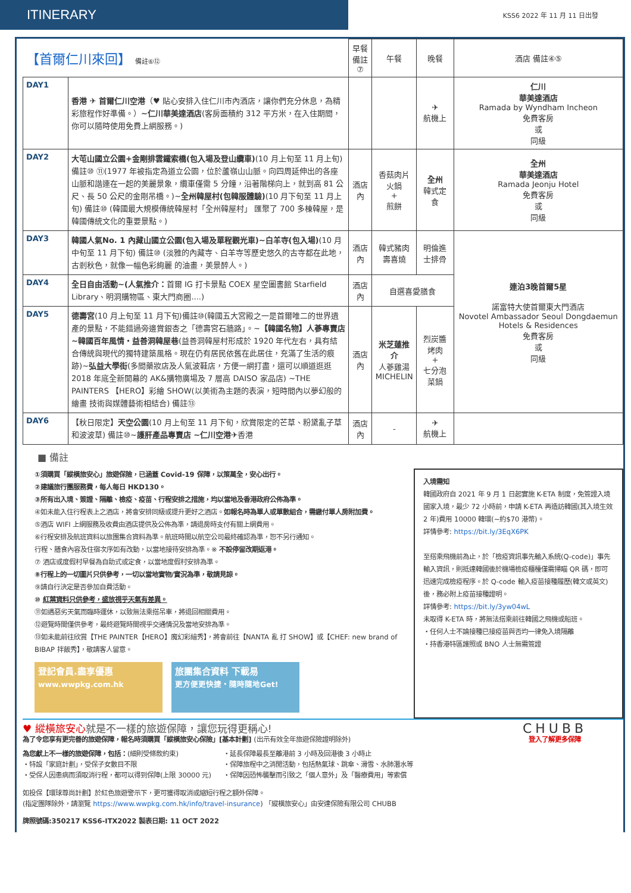ITINERARY
KSS6 2022 年 11 月 11 日出發
| 【首爾仁川來回】 備註⑥⑫ | | 早餐 備註⑦ | 午餐 | 晚餐 | 酒店 備註④⑤ |
| --- | --- | --- | --- | --- | --- |
| DAY1 | 香港 ✈ 首爾仁川空港 （♥ 貼心安排入住仁川市內酒店，讓你們充分休息，為精彩旅程作好準備。） ~仁川華美達酒店 (客房面積約 312 平方米，在入住期間，你可以隨時使用免費上網服務。) | | | ✈ 航機上 | 仁川 華美達酒店 Ramada by Wyndham Incheon 免費客房 或 同級 |
| DAY2 | 大芚山國立公園+金剛排雲鐵索橋(包入場及登山纜車) (10 月上旬至 11 月上旬) 備註⑩ ⑪(1977 年被指定為道立公園，位於蘆嶺山山脈。向四周延伸出的各座山脈和諧連在一起的美麗景象，纜車僅需 5 分鐘，沿著階梯向上，就到高 81 公尺、長 50 公尺的金剛吊橋。)~ 全州韓屋村(包韓服體驗) (10 月下旬至 11 月上旬) 備註⑩ (韓國最大規模傳統韓屋村「全州韓屋村」 匯聚了 700 多棟韓屋，是韓國傳統文化的重要景點。) | 酒店內 | 香菇肉片 火鍋 + 煎餅 | 全州 韓式定食 | 全州 華美達酒店 Ramada Jeonju Hotel 免費客房 或 同級 |
| DAY3 | 韓國人氣No. 1 內藏山國立公園(包入場及單程觀光車)~白羊寺(包入場) (10 月中旬至 11 月下旬) 備註⑩ (淡雅的內藏寺、白羊寺等歷史悠久的古寺都在此地，古剎秋色，就像一幅色彩絢麗 的油畫，美景醉人。) | 酒店內 | 韓式豬肉 壽喜燒 | 明倫進士排骨 | 連泊3晚首爾5星 諾富特大使首爾東大門酒店 Novotel Ambassador Seoul Dongdaemun Hotels & Residences 免費客房 或 同級 |
| DAY4 | 全日自由活動~(人氣推介： 首爾 IG 打卡景點 COEX 星空圖書館 Starfield Library、明洞購物區、東大門商圈....) | 酒店內 | 自選喜愛膳食 | | |
| DAY5 | 德壽宮 (10 月上旬至 11 月下旬)備註⑩(韓國五大宮殿之一是首爾唯二的世界遺產的景點，不能錯過旁邊賞銀杏之「德壽宮石牆路」。~ 【韓國名物】人蔘專賣店 ~韓國百年風情・益善洞韓屋巷 (益善洞韓屋村形成於 1920 年代左右，具有結合傳統與現代的獨特建築風格。現在仍有居民依舊在此居住，充滿了生活的痕跡)~ 弘益大學街 (多間藥妝店及人氣波鞋店，方便一網打盡，還可以順道逛逛 2018 年底全新開幕的 AK&購物廣場及 7 層高 DAISO 家品店) ~THE PAINTERS 【HERO】彩繪 SHOW(以美術為主題的表演，短時間內以夢幻般的繪畫 技術與媒體藝術相結合) 備註⑬ | 酒店內 | 米芝蓮推介 人蔘雞湯 MICHELIN | 烈炭醬烤肉 + 七分泡菜鍋 | |
| DAY6 | 【秋日限定】 天空公園 (10 月上旬至 11 月下旬，欣賞限定的芒草、粉黛亂子草和波波草) 備註⑩~ 護肝產品專賣店 ~仁川空港 ✈香港 | 酒店內 | - | ✈ 航機上 | |
■ 備註
①須購買「縱橫旅安心」旅遊保險，已涵蓋 Covid-19 保障，以策萬全，安心出行。
②建議旅行團服務費，每人每日 HKD130。
③所有出入境、簽證、隔離、檢疫、疫苗、行程安排之措施，均以當地及香港政府公佈為準。
④如未能入住行程表上之酒店，將會安排同級或提升更好之酒店。如報名時為單人或單數組合，需繳付單人房附加費。
⑤酒店 WIFI 上網服務及收費由酒店提供及公佈為準，請退房時支付有關上網費用。
⑥行程安排及航班資料以旅團集合資料為準。航班時間以航空公司最終確認為準，恕不另行通知。
行程、膳食內容及住宿次序如有改動，以當地接待安排為準。※ 不設停留改期返港。
⑦ 酒店或度假村早餐為自助式或定食，以當地度假村安排為準。
⑧行程上的一切圖片只供參考，一切以當地實物/實況為準，敬請見諒。
⑨請自行決定是否參加自費活動。
⑩ 紅葉資料只供參考，盛放視乎天氣有差異。
⑪如遇惡劣天氣而臨時運休，以致無法乘搭吊車，將退回相關費用。
⑫遊覽時間僅供參考，最終遊覽時間視乎交通情況及當地安排為準。
⑬如未能前往欣賞【THE PAINTER【HERO】魔幻彩繪秀】，將會前往【NANTA 亂 打 SHOW】或【CHEF: new brand of BIBAP 拌飯秀】，敬請客人留意。
登記會員.盡享優惠
www.wwpkg.com.hk
旅團集合資料 下載易
更方便更快捷・隨時隨地Get!
入境需知
韓國政府自 2021 年 9 月 1 日起實施 K-ETA 制度，免簽證入境國家入境，最少 72 小時前，申請 K-ETA 再造訪韓國(其入境生效 2 年)費用 10000 韓環(~約$70 港幣)。
詳情參考: https://bit.ly/3EqX6PK
至搭乘飛機前為止，於「檢疫資訊事先輸入系統(Q-code)」事先輸入資訊，則抵達韓國後於機場檢疫櫃檯僅需掃瞄 QR 碼，即可迅速完成檢疫程序。於 Q-code 輸入疫苗接種履歷(韓文或英文)後，務必附上疫苗接種證明。
詳情參考: https://bit.ly/3yw04wL
未取得 K-ETA 時，將無法搭乘前往韓國之飛機或船班。
・任何人士不論接種已接疫苗與否均一律免入境隔離
・持香港特區護照或 BNO 人士無需簽證
♥ 縱橫旅安心就是不一樣的旅遊保障，讓您玩得更稱心!
為了令您享有更完善的旅遊保障，報名時須購買「縱橫旅安心保險」[基本計劃] (出示有效全年旅遊保險證明除外)
為您獻上不一樣的旅遊保障，包括：(細則受條款約束)
・特設「家庭計劃」，受保子女數目不限
・受保人因患病而須取消行程，都可以得到保障(上限 30000 元)
・延長保障最長至離港前 3 小時及回港後 3 小時止
・保障旅程中之消閒活動，包括熱氣球、跳傘、滑雪、水肺潛水等
・保障因恐怖襲擊而引致之「個人意外」及「醫療費用」等索償
如投保【環球尊尚計劃】於紅色旅遊警示下，更可獲得取消或縮短行程之額外保障。
(指定團隊除外，請瀏覽 https://www.wwpkg.com.hk/info/travel-insurance) 「縱橫旅安心」由安達保險有限公司 CHUBB
牌照號碼:350217 KSS6-ITX2022 製表日期: 11 OCT 2022
CHUBB
登入了解更多保障